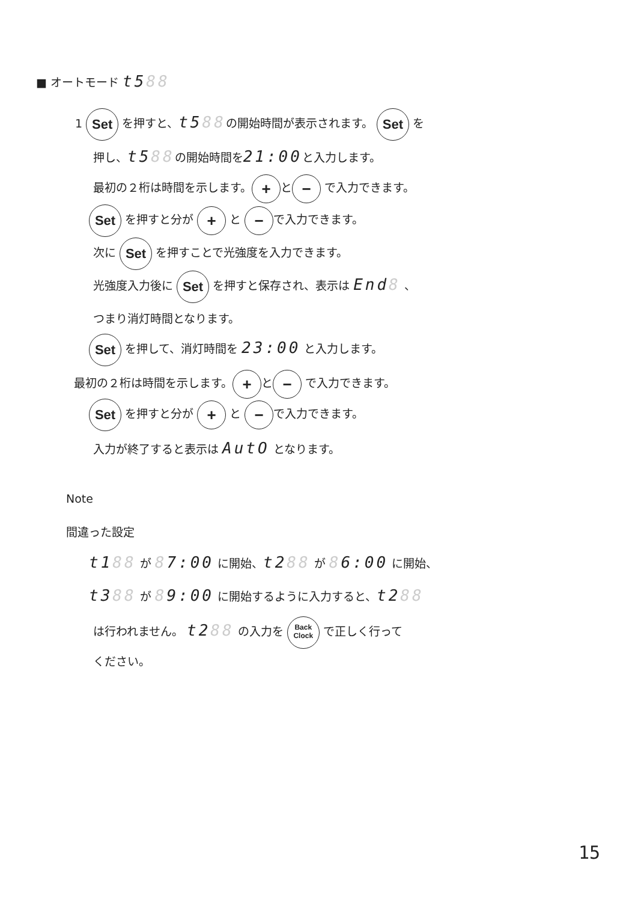■ オートモード t588
1 Set を押すと、t588の開始時間が表示されます。 Set を
押し、t588の開始時間を21:00と入力します。
最初の２桁は時間を示します。 + と − で入力できます。
Set を押すと分が + と − で入力できます。
次に Set を押すことで光強度を入力できます。
光強度入力後に Set を押すと保存され、表示は End8 、
つまり消灯時間となります。
Set を押して、消灯時間を 23:00 と入力します。
最初の２桁は時間を示します。 + と − で入力できます。
Set を押すと分が + と − で入力できます。
入力が終了すると表示は AutO となります。
Note
間違った設定
t188 が 87:00 に開始、t288 が 86:00 に開始、
t388 が 89:00 に開始するように入力すると、t288
は行われません。 t288 の入力を Back
Clock で正しく行って
ください。
15